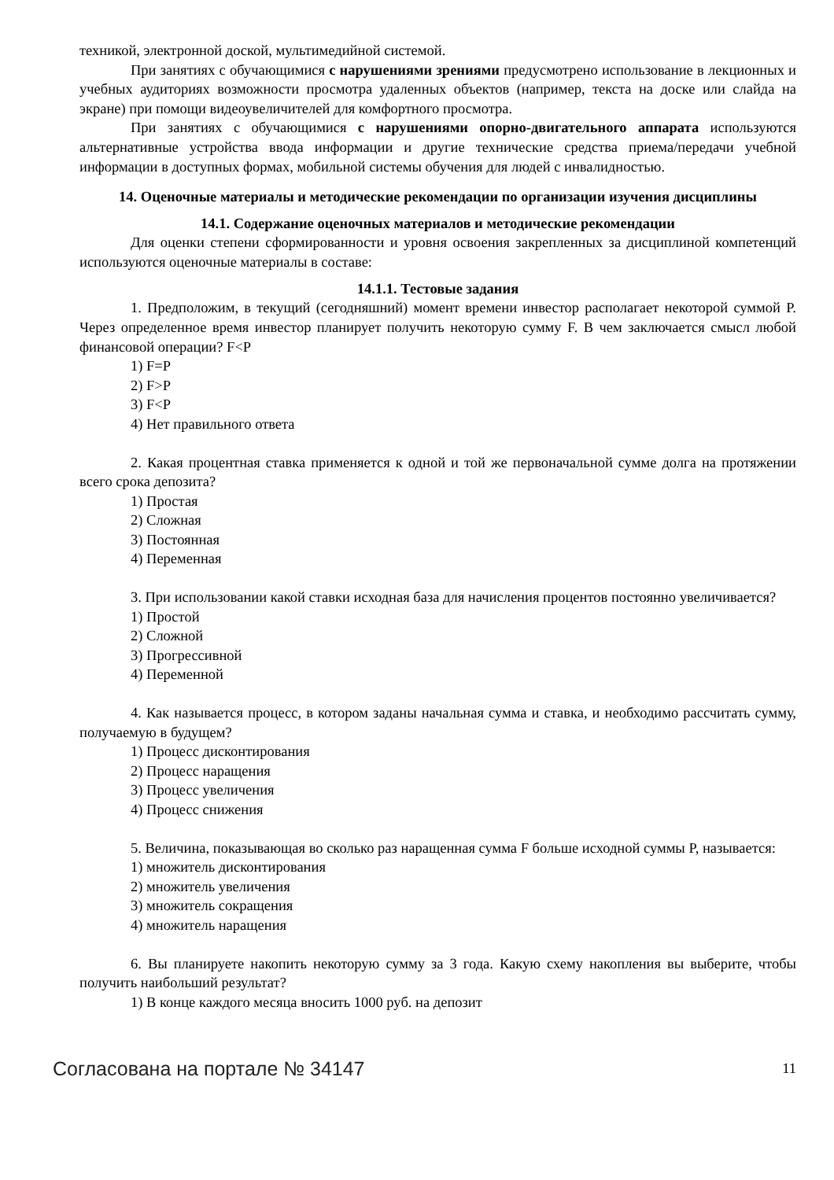техникой, электронной доской, мультимедийной системой.
При занятиях с обучающимися с нарушениями зрениями предусмотрено использование в лекционных и учебных аудиториях возможности просмотра удаленных объектов (например, текста на доске или слайда на экране) при помощи видеоувеличителей для комфортного просмотра.
При занятиях с обучающимися с нарушениями опорно-двигательного аппарата используются альтернативные устройства ввода информации и другие технические средства приема/передачи учебной информации в доступных формах, мобильной системы обучения для людей с инвалидностью.
14. Оценочные материалы и методические рекомендации по организации изучения дисциплины
14.1. Содержание оценочных материалов и методические рекомендации
Для оценки степени сформированности и уровня освоения закрепленных за дисциплиной компетенций используются оценочные материалы в составе:
14.1.1. Тестовые задания
1. Предположим, в текущий (сегодняшний) момент времени инвестор располагает некоторой суммой P. Через определенное время инвестор планирует получить некоторую сумму F. В чем заключается смысл любой финансовой операции? F<P
1) F=P
2) F>P
3) F<P
4) Нет правильного ответа
2. Какая процентная ставка применяется к одной и той же первоначальной сумме долга на протяжении всего срока депозита?
1) Простая
2) Сложная
3) Постоянная
4) Переменная
3. При использовании какой ставки исходная база для начисления процентов постоянно увеличивается?
1) Простой
2) Сложной
3) Прогрессивной
4) Переменной
4. Как называется процесс, в котором заданы начальная сумма и ставка, и необходимо рассчитать сумму, получаемую в будущем?
1) Процесс дисконтирования
2) Процесс наращения
3) Процесс увеличения
4) Процесс снижения
5. Величина, показывающая во сколько раз наращенная сумма F больше исходной суммы P, называется:
1) множитель дисконтирования
2) множитель увеличения
3) множитель сокращения
4) множитель наращения
6. Вы планируете накопить некоторую сумму за 3 года. Какую схему накопления вы выберите, чтобы получить наибольший результат?
1) В конце каждого месяца вносить 1000 руб. на депозит
Согласована на портале № 34147 11